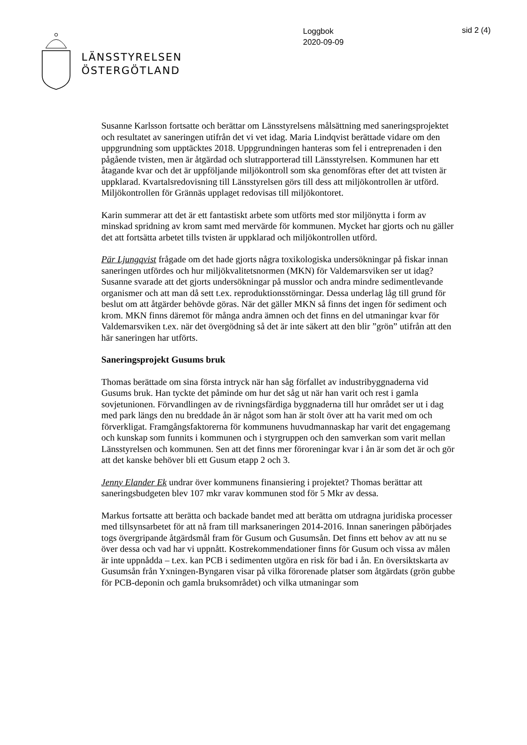LÄNSSTYRELSEN
ÖSTERGÖTLAND
Loggbok
2020-09-09
sid 2 (4)
Susanne Karlsson fortsatte och berättar om Länsstyrelsens målsättning med saneringsprojektet och resultatet av saneringen utifrån det vi vet idag. Maria Lindqvist berättade vidare om den uppgrundning som upptäcktes 2018. Uppgrundningen hanteras som fel i entreprenaden i den pågående tvisten, men är åtgärdad och slutrapporterad till Länsstyrelsen. Kommunen har ett åtagande kvar och det är uppföljande miljökontroll som ska genomföras efter det att tvisten är uppklarad. Kvartalsredovisning till Länsstyrelsen görs till dess att miljökontrollen är utförd. Miljökontrollen för Grännäs upplaget redovisas till miljökontoret.
Karin summerar att det är ett fantastiskt arbete som utförts med stor miljönytta i form av minskad spridning av krom samt med mervärde för kommunen. Mycket har gjorts och nu gäller det att fortsätta arbetet tills tvisten är uppklarad och miljökontrollen utförd.
Pär Ljungqvist frågade om det hade gjorts några toxikologiska undersökningar på fiskar innan saneringen utfördes och hur miljökvalitetsnormen (MKN) för Valdemarsviken ser ut idag? Susanne svarade att det gjorts undersökningar på musslor och andra mindre sedimentlevande organismer och att man då sett t.ex. reproduktionsstörningar. Dessa underlag låg till grund för beslut om att åtgärder behövde göras. När det gäller MKN så finns det ingen för sediment och krom. MKN finns däremot för många andra ämnen och det finns en del utmaningar kvar för Valdemarsviken t.ex. när det övergödning så det är inte säkert att den blir ”grön” utifrån att den här saneringen har utförts.
Saneringsprojekt Gusums bruk
Thomas berättade om sina första intryck när han såg förfallet av industribyggnaderna vid Gusums bruk. Han tyckte det påminde om hur det såg ut när han varit och rest i gamla sovjetunionen. Förvandlingen av de rivningsfärdiga byggnaderna till hur området ser ut i dag med park längs den nu breddade ån är något som han är stolt över att ha varit med om och förverkligat. Framgångsfaktorerna för kommunens huvudmannaskap har varit det engagemang och kunskap som funnits i kommunen och i styrgruppen och den samverkan som varit mellan Länsstyrelsen och kommunen. Sen att det finns mer föroreningar kvar i ån är som det är och gör att det kanske behöver bli ett Gusum etapp 2 och 3.
Jenny Elander Ek undrar över kommunens finansiering i projektet? Thomas berättar att saneringsbudgeten blev 107 mkr varav kommunen stod för 5 Mkr av dessa.
Markus fortsatte att berätta och backade bandet med att berätta om utdragna juridiska processer med tillsynsarbetet för att nå fram till marksaneringen 2014-2016. Innan saneringen påbörjades togs övergripande åtgärdsmål fram för Gusum och Gusumsån. Det finns ett behov av att nu se över dessa och vad har vi uppnått. Kostrekommendationer finns för Gusum och vissa av målen är inte uppnådda – t.ex. kan PCB i sedimenten utgöra en risk för bad i ån. En översiktskarta av Gusumsån från Yxningen-Byngaren visar på vilka förorenade platser som åtgärdats (grön gubbe för PCB-deponin och gamla bruksområdet) och vilka utmaningar som